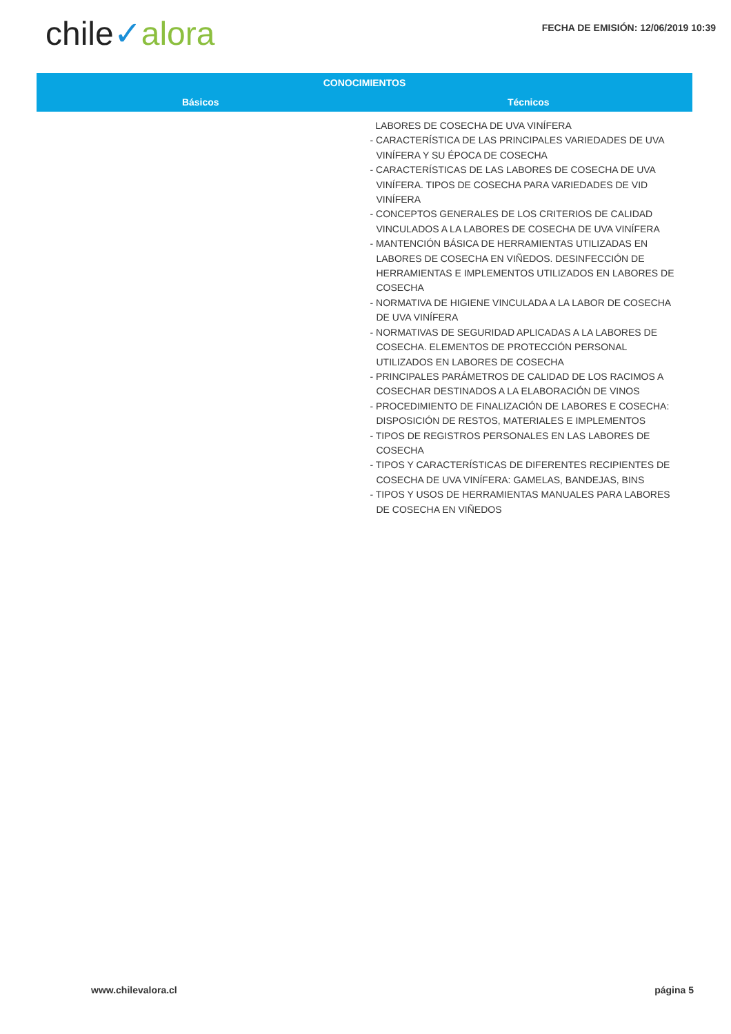chile✓alora
FECHA DE EMISIÓN: 12/06/2019 10:39
| CONOCIMIENTOS | |
| --- | --- |
| Básicos | Técnicos |
| | LABORES DE COSECHA DE UVA VINÍFERA - CARACTERÍSTICA DE LAS PRINCIPALES VARIEDADES DE UVA VINÍFERA Y SU ÉPOCA DE COSECHA - CARACTERÍSTICAS DE LAS LABORES DE COSECHA DE UVA VINÍFERA. TIPOS DE COSECHA PARA VARIEDADES DE VID VINÍFERA - CONCEPTOS GENERALES DE LOS CRITERIOS DE CALIDAD VINCULADOS A LA LABORES DE COSECHA DE UVA VINÍFERA - MANTENCIÓN BÁSICA DE HERRAMIENTAS UTILIZADAS EN LABORES DE COSECHA EN VIÑEDOS. DESINFECCIÓN DE HERRAMIENTAS E IMPLEMENTOS UTILIZADOS EN LABORES DE COSECHA - NORMATIVA DE HIGIENE VINCULADA A LA LABOR DE COSECHA DE UVA VINÍFERA - NORMATIVAS DE SEGURIDAD APLICADAS A LA LABORES DE COSECHA. ELEMENTOS DE PROTECCIÓN PERSONAL UTILIZADOS EN LABORES DE COSECHA - PRINCIPALES PARÁMETROS DE CALIDAD DE LOS RACIMOS A COSECHAR DESTINADOS A LA ELABORACIÓN DE VINOS - PROCEDIMIENTO DE FINALIZACIÓN DE LABORES E COSECHA: DISPOSICIÓN DE RESTOS, MATERIALES E IMPLEMENTOS - TIPOS DE REGISTROS PERSONALES EN LAS LABORES DE COSECHA - TIPOS Y CARACTERÍSTICAS DE DIFERENTES RECIPIENTES DE COSECHA DE UVA VINÍFERA: GAMELAS, BANDEJAS, BINS - TIPOS Y USOS DE HERRAMIENTAS MANUALES PARA LABORES DE COSECHA EN VIÑEDOS |
www.chilevalora.cl página 5